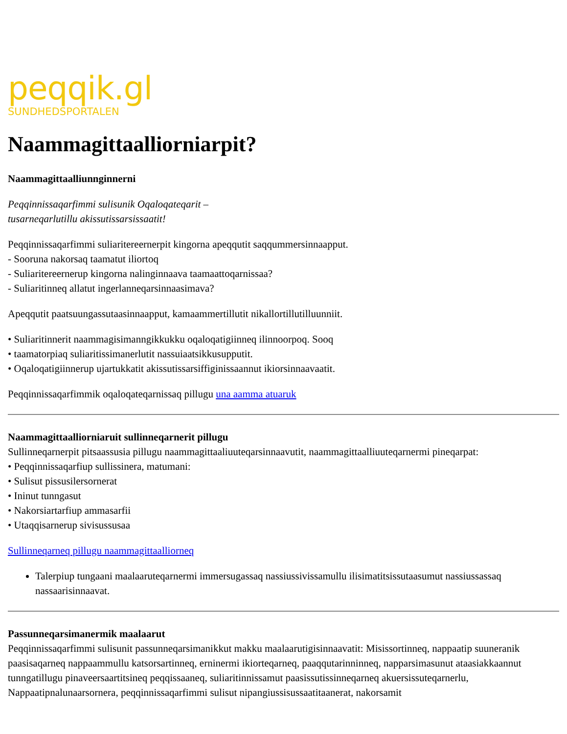peqqik.gl
SUNDHEDSPORTALEN
Naammagittaalliorniarpit?
Naammagittaalliunnginnerni
Peqqinnissaqarfimmi sulisunik Oqaloqateqarit –
tusarneqarlutillu akissutissarsissaatit!
Peqqinnissaqarfimmi suliaritereernerpit kingorna apeqqutit saqqummersinnaapput.
- Sooruna nakorsaq taamatut iliortoq
- Suliaritereernerup kingorna nalinginnaava taamaattoqarnissaa?
- Suliaritinneq allatut ingerlanneqarsinnaasimava?
Apeqqutit paatsuungassutaasinnaapput, kamaammertillutit nikallortillutilluunniit.
• Suliaritinnerit naammagisimanngikkukku oqaloqatigiinneq ilinnoorpoq. Sooq
• taamatorpiaq suliaritissimanerlutit nassuiaatsikkusupputit.
• Oqaloqatigiinnerup ujartukkatit akissutissarsiffiginissaannut ikiorsinnaavaatit.
Peqqinnissaqarfimmik oqaloqateqarnissaq pillugu una aamma atuaruk
Naammagittaalliorniaruit sullinneqarnerit pillugu
Sullinneqarnerpit pitsaassusia pillugu naammagittaaliuuteqarsinnaavutit, naammagittaalliuuteqarnermi pineqarpat:
• Peqqinnissaqarfiup sullissinera, matumani:
• Sulisut pissusilersornerat
• Ininut tunngasut
• Nakorsiartarfiup ammasarfii
• Utaqqisarnerup sivisussusaa
Sullinneqarneq pillugu naammagittaalliorneq
Talerpiup tungaani maalaaruteqarnermi immersugassaq nassiussivissamullu ilisimatitsissutaasumut nassiussassaq nassaarisinnaavat.
Passunneqarsimanermik maalaarut
Peqqinnissaqarfimmi sulisunit passunneqarsimanikkut makku maalaarutigisinnaavatit: Misissortinneq, nappaatip suuneranik paasisaqarneq nappaammullu katsorsartinneq, erninermi ikiorteqarneq, paaqqutarinninneq, napparsimasunut ataasiakkaannut tunngatillugu pinaveersaartitsineq peqqissaaneq, suliaritinnissamut paasissutissinneqarneq akuersissuteqarnerlu, Nappaatipnalunaarsornera, peqqinnissaqarfimmi sulisut nipangiussisussaatitaanerat, nakorsamit